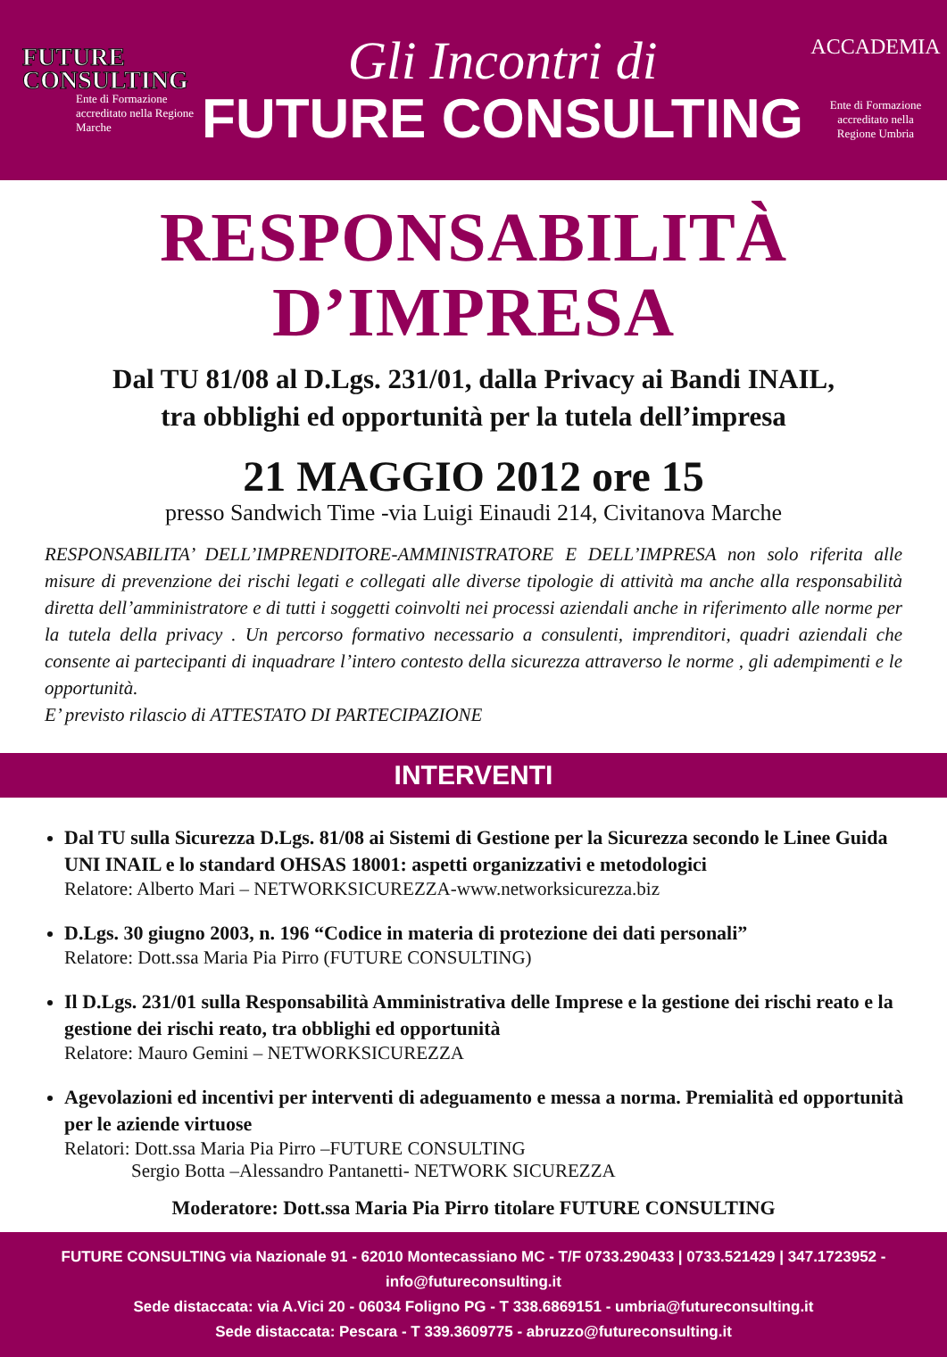FUTURE
CONSULTING
Ente di Formazione accreditato nella Regione Marche
Gli Incontri di
FUTURE CONSULTING
ACCADEMIA
Ente di Formazione
accreditato nella
Regione Umbria
RESPONSABILITÀ
D’IMPRESA
Dal TU 81/08 al D.Lgs. 231/01, dalla Privacy ai Bandi INAIL,
tra obblighi ed opportunità per la tutela dell’impresa
21 MAGGIO 2012 ore 15
presso Sandwich Time -via Luigi Einaudi 214, Civitanova Marche
RESPONSABILITA’ DELL’IMPRENDITORE-AMMINISTRATORE E DELL’IMPRESA non solo riferita alle misure di prevenzione dei rischi legati e collegati alle diverse tipologie di attività ma anche alla responsabilità diretta dell’amministratore e di tutti i soggetti coinvolti nei processi aziendali anche in riferimento alle norme per la tutela della privacy . Un percorso formativo necessario a consulenti, imprenditori, quadri aziendali che consente ai partecipanti di inquadrare l’intero contesto della sicurezza attraverso le norme , gli adempimenti e le opportunità.
E’ previsto rilascio di ATTESTATO DI PARTECIPAZIONE
INTERVENTI
Dal TU sulla Sicurezza D.Lgs. 81/08 ai Sistemi di Gestione per la Sicurezza secondo le Linee Guida UNI INAIL e lo standard OHSAS 18001: aspetti organizzativi e metodologici
Relatore: Alberto Mari – NETWORKSICUREZZA-www.networksicurezza.biz
D.Lgs. 30 giugno 2003, n. 196 “Codice in materia di protezione dei dati personali”
Relatore: Dott.ssa Maria Pia Pirro (FUTURE CONSULTING)
Il D.Lgs. 231/01 sulla Responsabilità Amministrativa delle Imprese e la gestione dei rischi reato e la gestione dei rischi reato, tra obblighi ed opportunità
Relatore: Mauro Gemini – NETWORKSICUREZZA
Agevolazioni ed incentivi per interventi di adeguamento e messa a norma. Premialità ed opportunità per le aziende virtuose
Relatori: Dott.ssa Maria Pia Pirro –FUTURE CONSULTING
Sergio Botta –Alessandro Pantanetti- NETWORK SICUREZZA
Moderatore: Dott.ssa Maria Pia Pirro titolare FUTURE CONSULTING
FUTURE CONSULTING via Nazionale 91 - 62010 Montecassiano MC - T/F 0733.290433 | 0733.521429 | 347.1723952 - info@futureconsulting.it
Sede distaccata: via A.Vici 20 - 06034 Foligno PG - T 338.6869151 - umbria@futureconsulting.it
Sede distaccata: Pescara - T 339.3609775 - abruzzo@futureconsulting.it